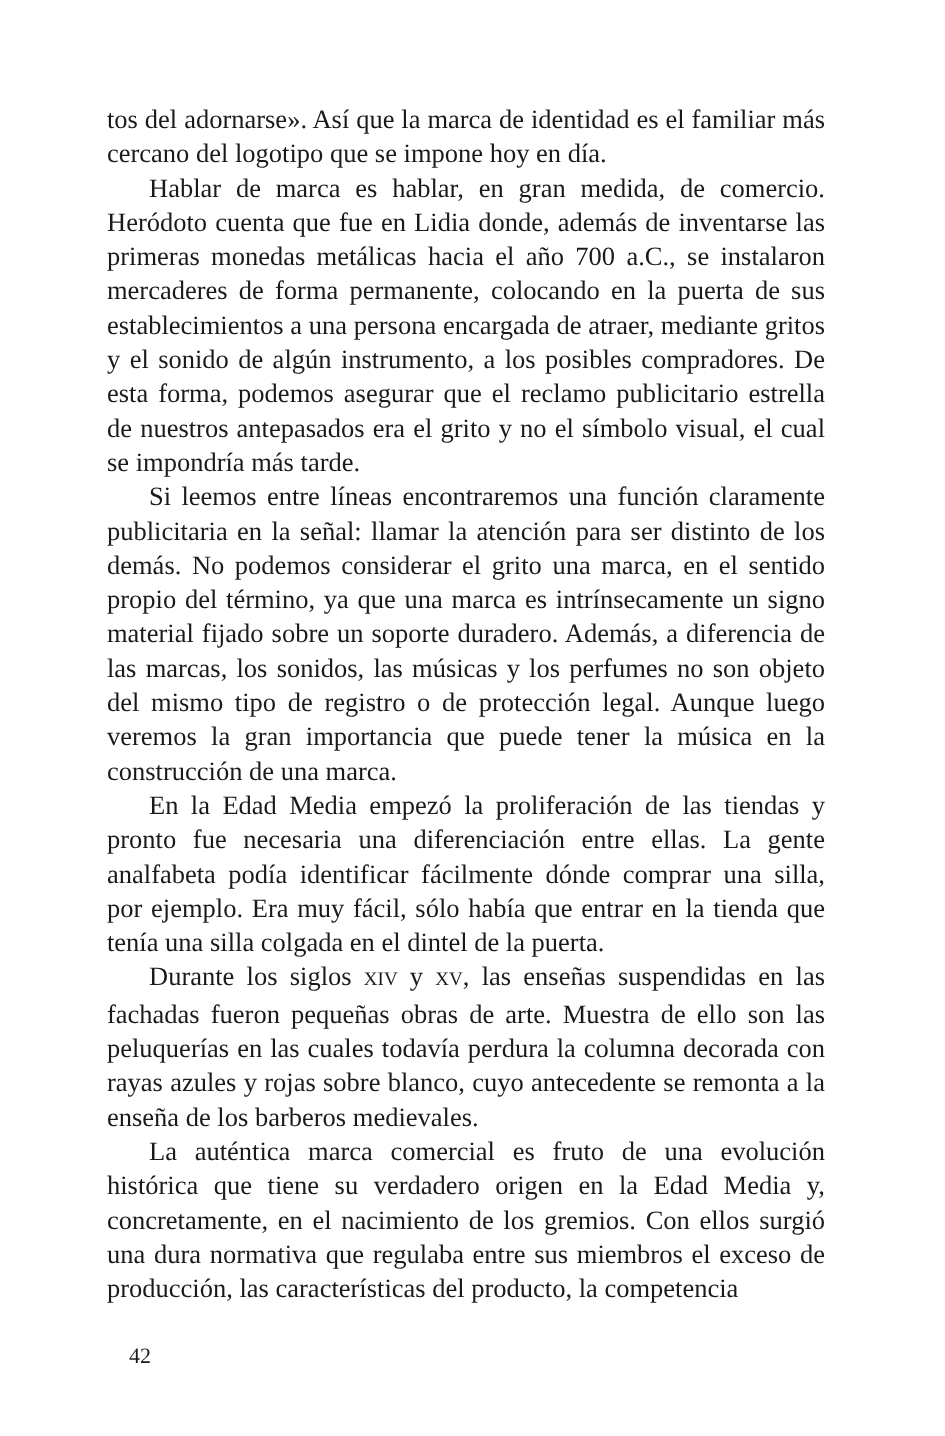tos del adornarse». Así que la marca de identidad es el familiar más cercano del logotipo que se impone hoy en día.
Hablar de marca es hablar, en gran medida, de comercio. Heródoto cuenta que fue en Lidia donde, además de inventarse las primeras monedas metálicas hacia el año 700 a.C., se instalaron mercaderes de forma permanente, colocando en la puerta de sus establecimientos a una persona encargada de atraer, mediante gritos y el sonido de algún instrumento, a los posibles compradores. De esta forma, podemos asegurar que el reclamo publicitario estrella de nuestros antepasados era el grito y no el símbolo visual, el cual se impondría más tarde.
Si leemos entre líneas encontraremos una función claramente publicitaria en la señal: llamar la atención para ser distinto de los demás. No podemos considerar el grito una marca, en el sentido propio del término, ya que una marca es intrínsecamente un signo material fijado sobre un soporte duradero. Además, a diferencia de las marcas, los sonidos, las músicas y los perfumes no son objeto del mismo tipo de registro o de protección legal. Aunque luego veremos la gran importancia que puede tener la música en la construcción de una marca.
En la Edad Media empezó la proliferación de las tiendas y pronto fue necesaria una diferenciación entre ellas. La gente analfabeta podía identificar fácilmente dónde comprar una silla, por ejemplo. Era muy fácil, sólo había que entrar en la tienda que tenía una silla colgada en el dintel de la puerta.
Durante los siglos XIV y XV, las enseñas suspendidas en las fachadas fueron pequeñas obras de arte. Muestra de ello son las peluquerías en las cuales todavía perdura la columna decorada con rayas azules y rojas sobre blanco, cuyo antecedente se remonta a la enseña de los barberos medievales.
La auténtica marca comercial es fruto de una evolución histórica que tiene su verdadero origen en la Edad Media y, concretamente, en el nacimiento de los gremios. Con ellos surgió una dura normativa que regulaba entre sus miembros el exceso de producción, las características del producto, la competencia
42